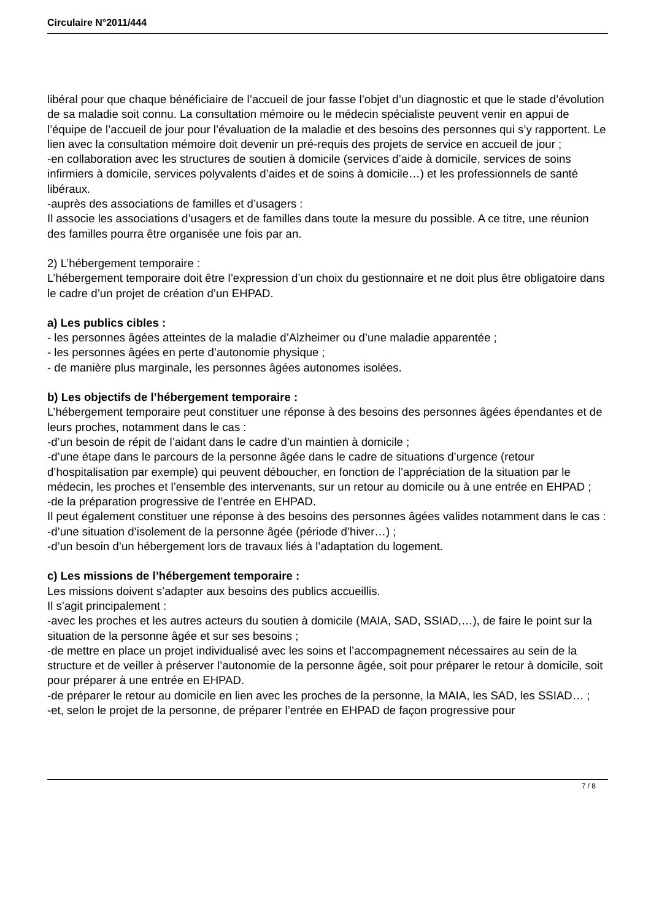Circulaire N°2011/444
libéral pour que chaque bénéficiaire de l’accueil de jour fasse l’objet d’un diagnostic et que le stade d’évolution de sa maladie soit connu. La consultation mémoire ou le médecin spécialiste peuvent venir en appui de l’équipe de l’accueil de jour pour l’évaluation de la maladie et des besoins des personnes qui s’y rapportent. Le lien avec la consultation mémoire doit devenir un pré-requis des projets de service en accueil de jour ;
-en collaboration avec les structures de soutien à domicile (services d’aide à domicile, services de soins infirmiers à domicile, services polyvalents d’aides et de soins à domicile…) et les professionnels de santé libéraux.
-auprès des associations de familles et d’usagers :
Il associe les associations d’usagers et de familles dans toute la mesure du possible. A ce titre, une réunion des familles pourra être organisée une fois par an.
2) L’hébergement temporaire :
L’hébergement temporaire doit être l’expression d’un choix du gestionnaire et ne doit plus être obligatoire dans le cadre d’un projet de création d’un EHPAD.
a) Les publics cibles :
- les personnes âgées atteintes de la maladie d’Alzheimer ou d’une maladie apparentée ;
- les personnes âgées en perte d’autonomie physique ;
- de manière plus marginale, les personnes âgées autonomes isolées.
b) Les objectifs de l’hébergement temporaire :
L’hébergement temporaire peut constituer une réponse à des besoins des personnes âgées épendantes et de leurs proches, notamment dans le cas :
-d’un besoin de répit de l’aidant dans le cadre d’un maintien à domicile ;
-d’une étape dans le parcours de la personne âgée dans le cadre de situations d’urgence (retour d’hospitalisation par exemple) qui peuvent déboucher, en fonction de l’appréciation de la situation par le médecin, les proches et l’ensemble des intervenants, sur un retour au domicile ou à une entrée en EHPAD ;
-de la préparation progressive de l’entrée en EHPAD.
Il peut également constituer une réponse à des besoins des personnes âgées valides notamment dans le cas :
-d’une situation d’isolement de la personne âgée (période d’hiver…) ;
-d’un besoin d’un hébergement lors de travaux liés à l’adaptation du logement.
c) Les missions de l’hébergement temporaire :
Les missions doivent s’adapter aux besoins des publics accueillis.
Il s’agit principalement :
-avec les proches et les autres acteurs du soutien à domicile (MAIA, SAD, SSIAD,…), de faire le point sur la situation de la personne âgée et sur ses besoins ;
-de mettre en place un projet individualisé avec les soins et l’accompagnement nécessaires au sein de la structure et de veiller à préserver l’autonomie de la personne âgée, soit pour préparer le retour à domicile, soit pour préparer à une entrée en EHPAD.
-de préparer le retour au domicile en lien avec les proches de la personne, la MAIA, les SAD, les SSIAD… ;
-et, selon le projet de la personne, de préparer l’entrée en EHPAD de façon progressive pour
7 / 8